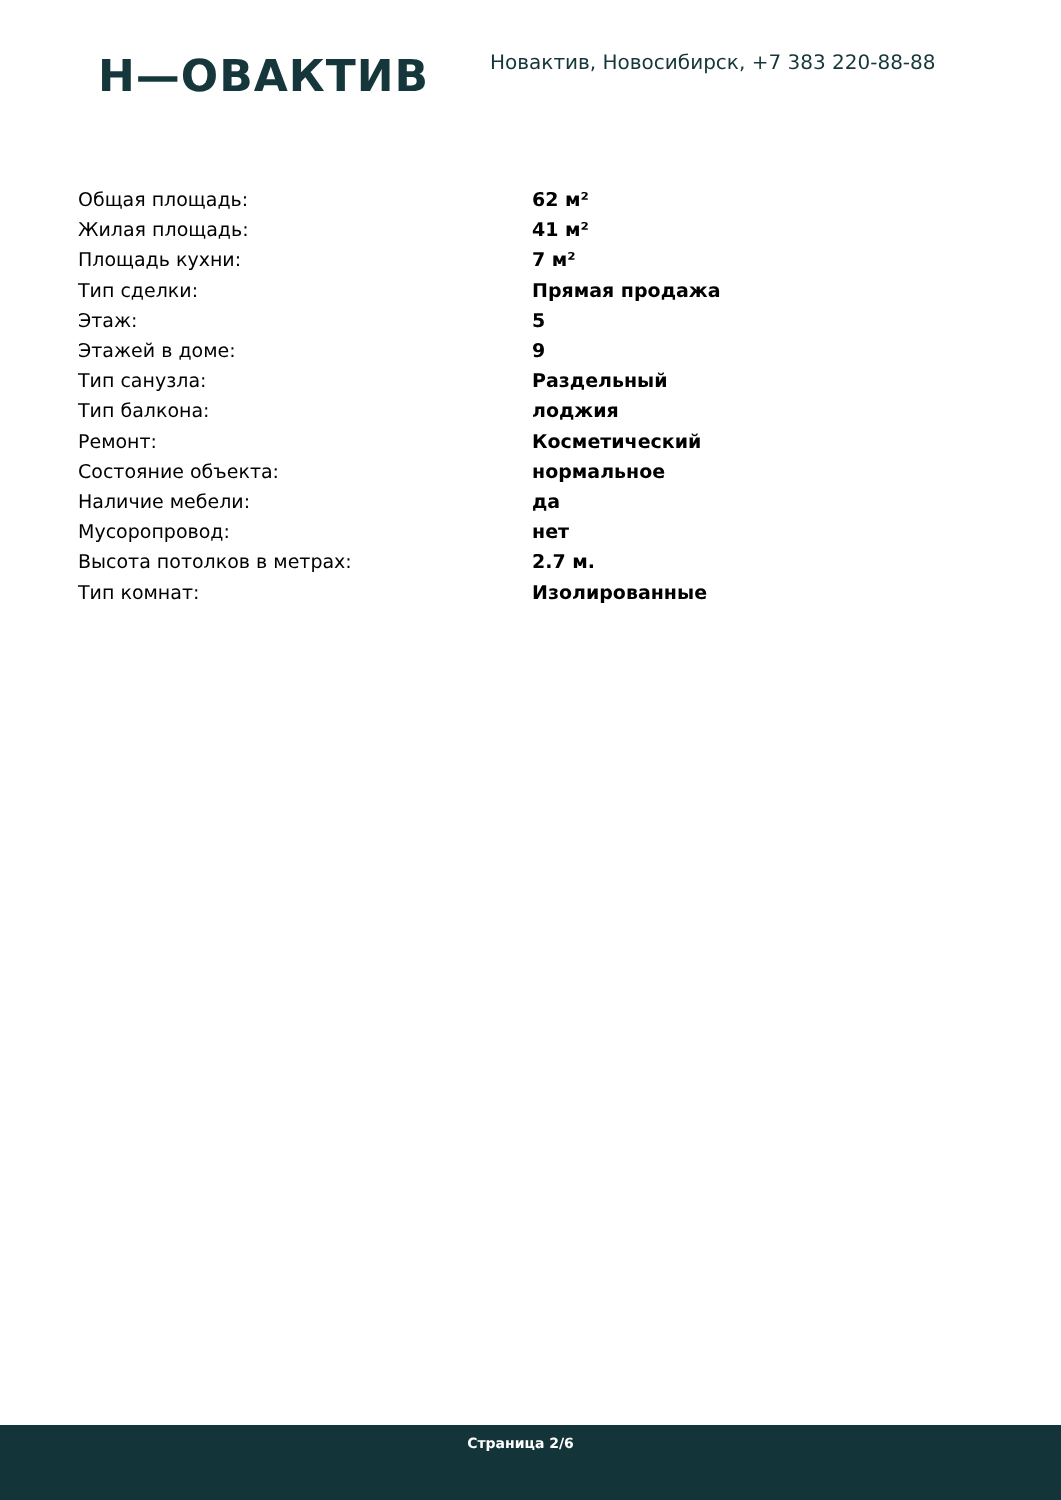Н—ОВАКТИВ
Новактив, Новосибирск, +7 383 220-88-88
| Общая площадь: | 62 м² |
| Жилая площадь: | 41 м² |
| Площадь кухни: | 7 м² |
| Тип сделки: | Прямая продажа |
| Этаж: | 5 |
| Этажей в доме: | 9 |
| Тип санузла: | Раздельный |
| Тип балкона: | лоджия |
| Ремонт: | Косметический |
| Состояние объекта: | нормальное |
| Наличие мебели: | да |
| Мусоропровод: | нет |
| Высота потолков в метрах: | 2.7 м. |
| Тип комнат: | Изолированные |
Страница 2/6